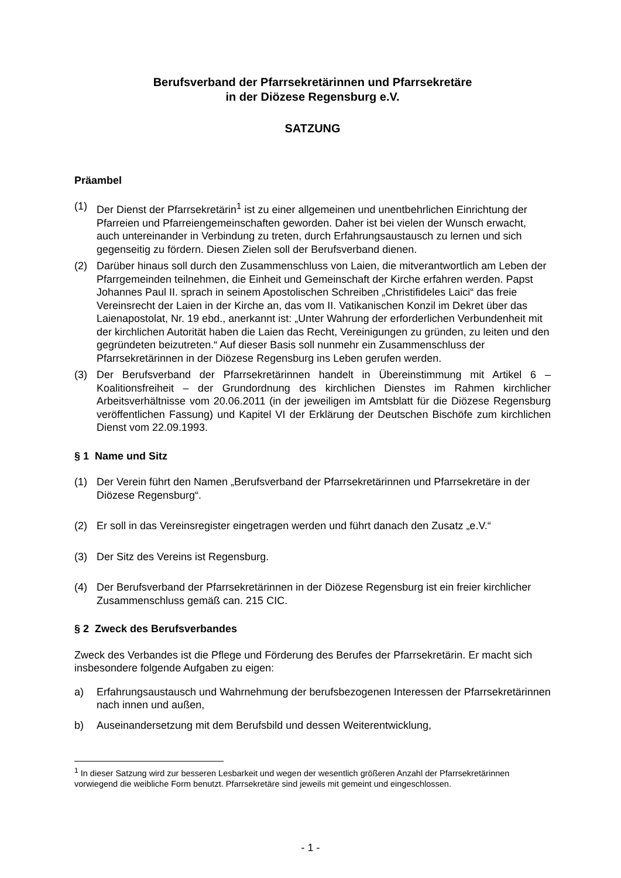Berufsverband der Pfarrsekretärinnen und Pfarrsekretäre
in der Diözese Regensburg e.V.
SATZUNG
Präambel
(1) Der Dienst der Pfarrsekretärin<sup>1</sup> ist zu einer allgemeinen und unentbehrlichen Einrichtung der Pfarreien und Pfarreiengemeinschaften geworden. Daher ist bei vielen der Wunsch erwacht, auch untereinander in Verbindung zu treten, durch Erfahrungsaustausch zu lernen und sich gegenseitig zu fördern. Diesen Zielen soll der Berufsverband dienen.
(2) Darüber hinaus soll durch den Zusammenschluss von Laien, die mitverantwortlich am Leben der Pfarrgemeinden teilnehmen, die Einheit und Gemeinschaft der Kirche erfahren werden. Papst Johannes Paul II. sprach in seinem Apostolischen Schreiben „Christifideles Laici“ das freie Vereinsrecht der Laien in der Kirche an, das vom II. Vatikanischen Konzil im Dekret über das Laienapostolat, Nr. 19 ebd., anerkannt ist: „Unter Wahrung der erforderlichen Verbundenheit mit der kirchlichen Autorität haben die Laien das Recht, Vereinigungen zu gründen, zu leiten und den gegründeten beizutreten.“ Auf dieser Basis soll nunmehr ein Zusammenschluss der Pfarrsekretärinnen in der Diözese Regensburg ins Leben gerufen werden.
(3) Der Berufsverband der Pfarrsekretärinnen handelt in Übereinstimmung mit Artikel 6 – Koalitionsfreiheit – der Grundordnung des kirchlichen Dienstes im Rahmen kirchlicher Arbeitsverhältnisse vom 20.06.2011 (in der jeweiligen im Amtsblatt für die Diözese Regensburg veröffentlichen Fassung) und Kapitel VI der Erklärung der Deutschen Bischöfe zum kirchlichen Dienst vom 22.09.1993.
§ 1 Name und Sitz
(1) Der Verein führt den Namen „Berufsverband der Pfarrsekretärinnen und Pfarrsekretäre in der Diözese Regensburg“.
(2) Er soll in das Vereinsregister eingetragen werden und führt danach den Zusatz „e.V.“
(3) Der Sitz des Vereins ist Regensburg.
(4) Der Berufsverband der Pfarrsekretärinnen in der Diözese Regensburg ist ein freier kirchlicher Zusammenschluss gemäß can. 215 CIC.
§ 2 Zweck des Berufsverbandes
Zweck des Verbandes ist die Pflege und Förderung des Berufes der Pfarrsekretärin. Er macht sich insbesondere folgende Aufgaben zu eigen:
a) Erfahrungsaustausch und Wahrnehmung der berufsbezogenen Interessen der Pfarrsekretärinnen nach innen und außen,
b) Auseinandersetzung mit dem Berufsbild und dessen Weiterentwicklung,
<sup>1</sup> In dieser Satzung wird zur besseren Lesbarkeit und wegen der wesentlich größeren Anzahl der Pfarrsekretärinnen vorwiegend die weibliche Form benutzt. Pfarrsekretäre sind jeweils mit gemeint und eingeschlossen.
- 1 -